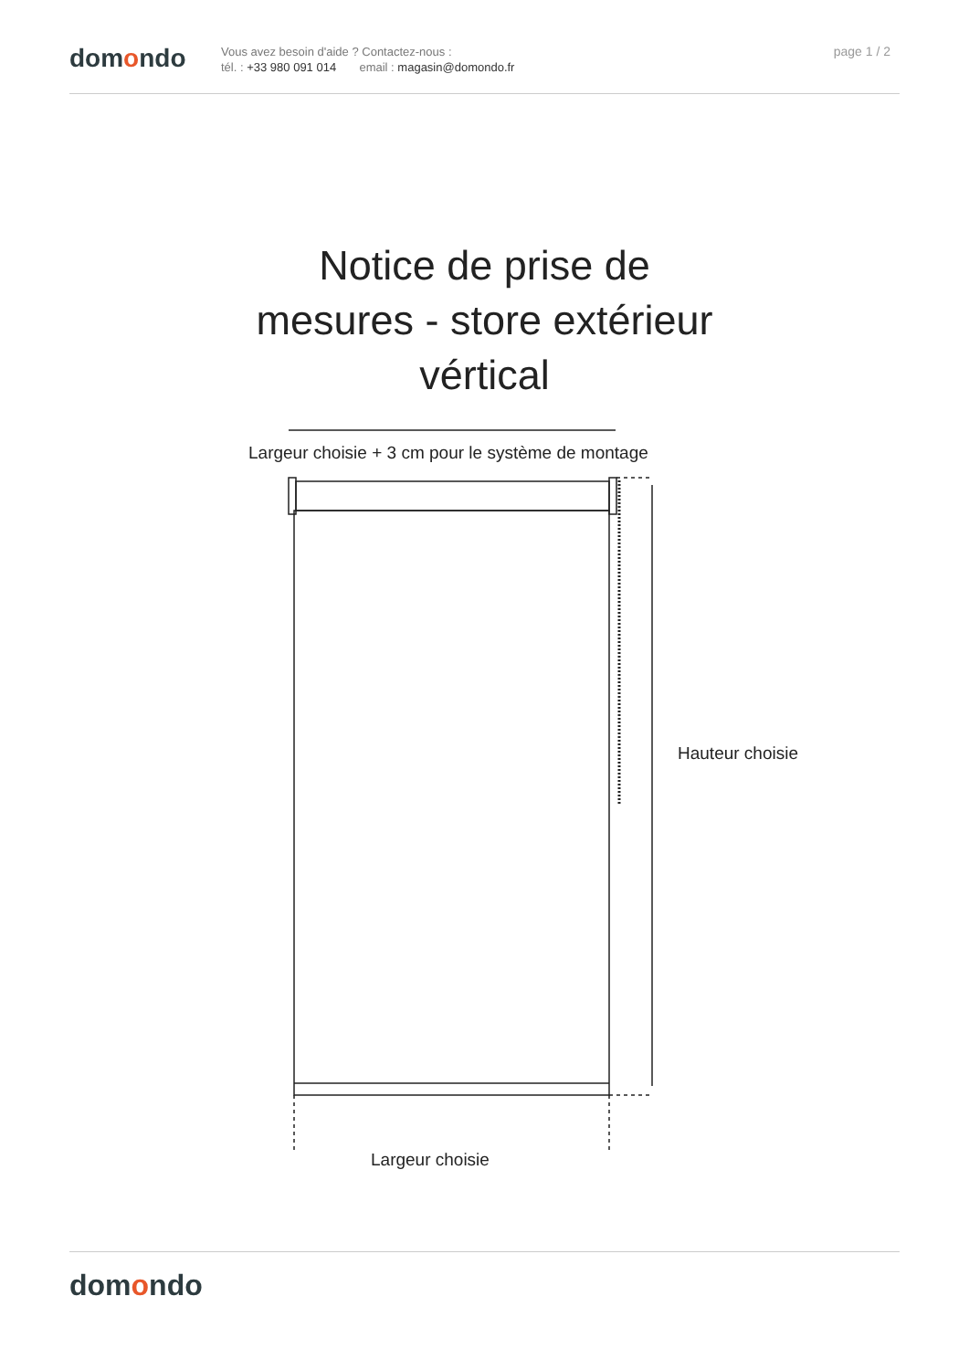domondo
Vous avez besoin d'aide ? Contactez-nous :
tél. : +33 980 091 014 email : magasin@domondo.fr
page 1 / 2
Notice de prise de
mesures - store extérieur
vértical
Largeur choisie + 3 cm pour le système de montage
Hauteur choisie
Largeur choisie
domondo